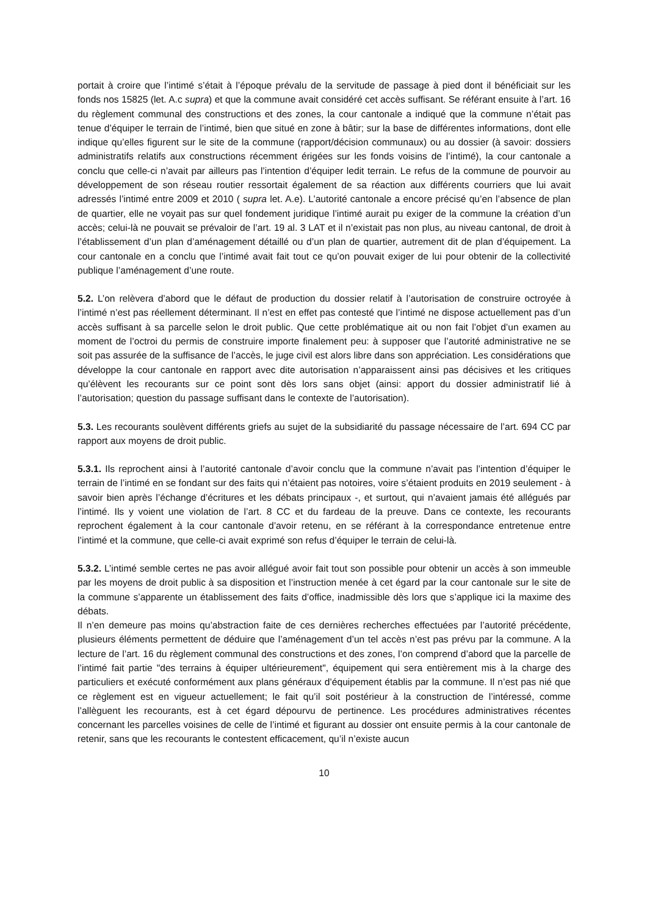portait à croire que l’intimé s’était à l’époque prévalu de la servitude de passage à pied dont il bénéficiait sur les fonds nos 15825 (let. A.c supra) et que la commune avait considéré cet accès suffisant. Se référant ensuite à l’art. 16 du règlement communal des constructions et des zones, la cour cantonale a indiqué que la commune n’était pas tenue d’équiper le terrain de l’intimé, bien que situé en zone à bâtir; sur la base de différentes informations, dont elle indique qu’elles figurent sur le site de la commune (rapport/décision communaux) ou au dossier (à savoir: dossiers administratifs relatifs aux constructions récemment érigées sur les fonds voisins de l’intimé), la cour cantonale a conclu que celle-ci n’avait par ailleurs pas l’intention d’équiper ledit terrain. Le refus de la commune de pourvoir au développement de son réseau routier ressortait également de sa réaction aux différents courriers que lui avait adressés l’intimé entre 2009 et 2010 ( supra let. A.e). L’autorité cantonale a encore précisé qu’en l’absence de plan de quartier, elle ne voyait pas sur quel fondement juridique l’intimé aurait pu exiger de la commune la création d’un accès; celui-là ne pouvait se prévaloir de l’art. 19 al. 3 LAT et il n’existait pas non plus, au niveau cantonal, de droit à l’établissement d’un plan d’aménagement détaillé ou d’un plan de quartier, autrement dit de plan d’équipement. La cour cantonale en a conclu que l’intimé avait fait tout ce qu’on pouvait exiger de lui pour obtenir de la collectivité publique l’aménagement d’une route.
5.2. L’on relèvera d’abord que le défaut de production du dossier relatif à l’autorisation de construire octroyée à l’intimé n’est pas réellement déterminant. Il n’est en effet pas contesté que l’intimé ne dispose actuellement pas d’un accès suffisant à sa parcelle selon le droit public. Que cette problématique ait ou non fait l’objet d’un examen au moment de l’octroi du permis de construire importe finalement peu: à supposer que l’autorité administrative ne se soit pas assurée de la suffisance de l’accès, le juge civil est alors libre dans son appréciation. Les considérations que développe la cour cantonale en rapport avec dite autorisation n’apparaissent ainsi pas décisives et les critiques qu’élèvent les recourants sur ce point sont dès lors sans objet (ainsi: apport du dossier administratif lié à l’autorisation; question du passage suffisant dans le contexte de l’autorisation).
5.3. Les recourants soulèvent différents griefs au sujet de la subsidiarité du passage nécessaire de l’art. 694 CC par rapport aux moyens de droit public.
5.3.1. Ils reprochent ainsi à l’autorité cantonale d’avoir conclu que la commune n’avait pas l’intention d’équiper le terrain de l’intimé en se fondant sur des faits qui n’étaient pas notoires, voire s’étaient produits en 2019 seulement - à savoir bien après l’échange d’écritures et les débats principaux -, et surtout, qui n’avaient jamais été allégués par l’intimé. Ils y voient une violation de l’art. 8 CC et du fardeau de la preuve. Dans ce contexte, les recourants reprochent également à la cour cantonale d’avoir retenu, en se référant à la correspondance entretenue entre l’intimé et la commune, que celle-ci avait exprimé son refus d’équiper le terrain de celui-là.
5.3.2. L’intimé semble certes ne pas avoir allégué avoir fait tout son possible pour obtenir un accès à son immeuble par les moyens de droit public à sa disposition et l’instruction menée à cet égard par la cour cantonale sur le site de la commune s’apparente un établissement des faits d’office, inadmissible dès lors que s’applique ici la maxime des débats.
Il n’en demeure pas moins qu’abstraction faite de ces dernières recherches effectuées par l’autorité précédente, plusieurs éléments permettent de déduire que l’aménagement d’un tel accès n’est pas prévu par la commune. A la lecture de l’art. 16 du règlement communal des constructions et des zones, l’on comprend d’abord que la parcelle de l’intimé fait partie "des terrains à équiper ultérieurement", équipement qui sera entièrement mis à la charge des particuliers et exécuté conformément aux plans généraux d’équipement établis par la commune. Il n’est pas nié que ce règlement est en vigueur actuellement; le fait qu’il soit postérieur à la construction de l’intéressé, comme l’allèguent les recourants, est à cet égard dépourvu de pertinence. Les procédures administratives récentes concernant les parcelles voisines de celle de l’intimé et figurant au dossier ont ensuite permis à la cour cantonale de retenir, sans que les recourants le contestent efficacement, qu’il n’existe aucun
10